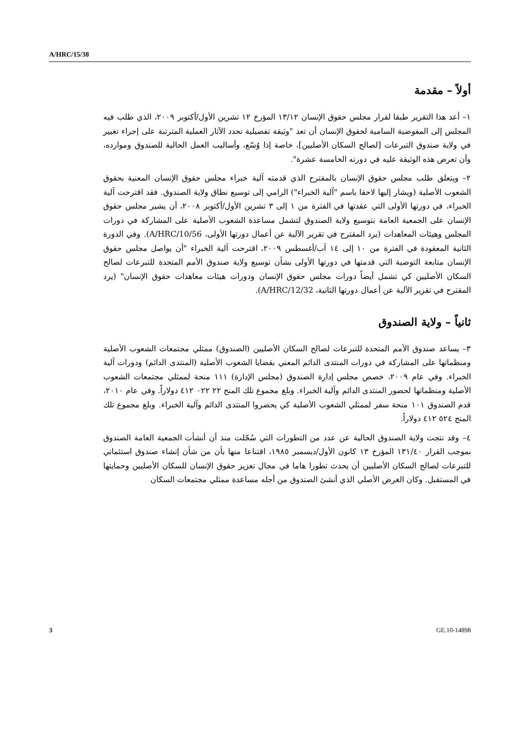A/HRC/15/38
أولاً – مقدمة
١– أعد هذا التقرير طبقا لقرار مجلس حقوق الإنسان ١٣/١٢ المؤرخ ١٢ تشرين الأول/أكتوبر ٢٠٠٩، الذي طلب فيه المجلس إلى المفوضية السامية لحقوق الإنسان أن تعد "وثيقة تفصيلية تحدد الآثار العملية المترتبة على إجراء تغيير في ولاية صندوق التبرعات [لصالح السكان الأصليين]، خاصة إذا وُسّع، وأساليب العمل الحالية للصندوق وموارده، وأن تعرض هذه الوثيقة عليه في دورته الخامسة عشرة".
٢– ويتعلق طلب مجلس حقوق الإنسان بالمقترح الذي قدمته آلية خبراء مجلس حقوق الإنسان المعنية بحقوق الشعوب الأصلية (ويشار إليها لاحقا باسم "آلية الخبراء") الرامي إلى توسيع نطاق ولاية الصندوق. فقد اقترحت آلية الخبراء، في دورتها الأولى التي عقدتها في الفترة من ١ إلى ٣ تشرين الأول/أكتوبر ٢٠٠٨، أن يشير مجلس حقوق الإنسان على الجمعية العامة بتوسيع ولاية الصندوق لتشمل مساعدة الشعوب الأصلية على المشاركة في دورات المجلس وهيئات المعاهدات (يرد المقترح في تقرير الآلية عن أعمال دورتها الأولى، A/HRC/10/56). وفي الدورة الثانية المعقودة في الفترة من ١٠ إلى ١٤ آب/أغسطس ٢٠٠٩، اقترحت آلية الخبراء "أن يواصل مجلس حقوق الإنسان متابعة التوصية التي قدمتها في دورتها الأولى بشأن توسيع ولاية صندوق الأمم المتحدة للتبرعات لصالح السكان الأصليين كي تشمل أيضاً دورات مجلس حقوق الإنسان ودورات هيئات معاهدات حقوق الإنسان" (يرد المقترح في تقرير الآلية عن أعمال دورتها الثانية، A/HRC/12/32).
ثانياً – ولاية الصندوق
٣– يساعد صندوق الأمم المتحدة للتبرعات لصالح السكان الأصليين (الصندوق) ممثلي مجتمعات الشعوب الأصلية ومنظماتها على المشاركة في دورات المنتدى الدائم المعني بقضايا الشعوب الأصلية (المنتدى الدائم) ودورات آلية الخبراء. وفي عام ٢٠٠٩، خصص مجلس إدارة الصندوق (مجلس الإدارة) ١١١ منحة لممثلي مجتمعات الشعوب الأصلية ومنظماتها لحضور المنتدى الدائم وآلية الخبراء. وبلغ مجموع تلك المنح ٢٢ ٠٢٢ ٤١٢ دولاراً. وفي عام ٢٠١٠، قدم الصندوق ١٠١ منحة سفر لممثلي الشعوب الأصلية كي يحضروا المنتدى الدائم وآلية الخبراء. وبلغ مجموع تلك المنح ٥٢٤ ٤١٢ دولاراً.
٤– وقد نتجت ولاية الصندوق الحالية عن عدد من التطورات التي سُجّلت منذ أن أنشأت الجمعية العامة الصندوق بموجب القرار ١٣١/٤٠ المؤرخ ١٣ كانون الأول/ديسمبر ١٩٨٥، اقتناعا منها بأن من شأن إنشاء صندوق استئماني للتبرعات لصالح السكان الأصليين أن يحدث تطورا هاما في مجال تعزيز حقوق الإنسان للسكان الأصليين وحمايتها في المستقبل. وكان الغرض الأصلي الذي أنشئ الصندوق من أجله مساعدة ممثلي مجتمعات السكان
3 GE.10-14898